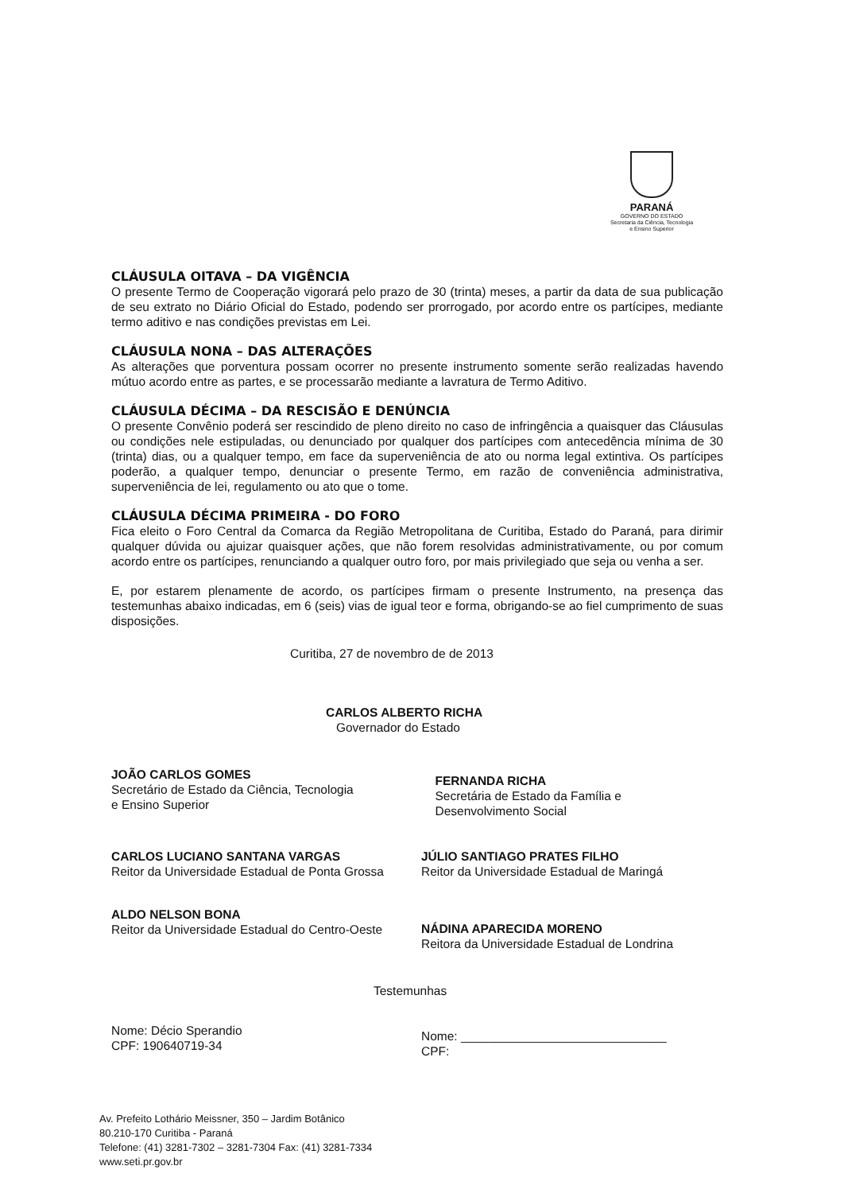PARANÁ
GOVERNO DO ESTADO
Secretaria da Ciência, Tecnologia
e Ensino Superior
CLÁUSULA OITAVA – DA VIGÊNCIA
O presente Termo de Cooperação vigorará pelo prazo de 30 (trinta) meses, a partir da data de sua publicação de seu extrato no Diário Oficial do Estado, podendo ser prorrogado, por acordo entre os partícipes, mediante termo aditivo e nas condições previstas em Lei.
CLÁUSULA NONA – DAS ALTERAÇÕES
As alterações que porventura possam ocorrer no presente instrumento somente serão realizadas havendo mútuo acordo entre as partes, e se processarão mediante a lavratura de Termo Aditivo.
CLÁUSULA DÉCIMA – DA RESCISÃO E DENÚNCIA
O presente Convênio poderá ser rescindido de pleno direito no caso de infringência a quaisquer das Cláusulas ou condições nele estipuladas, ou denunciado por qualquer dos partícipes com antecedência mínima de 30 (trinta) dias, ou a qualquer tempo, em face da superveniência de ato ou norma legal extintiva. Os partícipes poderão, a qualquer tempo, denunciar o presente Termo, em razão de conveniência administrativa, superveniência de lei, regulamento ou ato que o tome.
CLÁUSULA DÉCIMA PRIMEIRA - DO FORO
Fica eleito o Foro Central da Comarca da Região Metropolitana de Curitiba, Estado do Paraná, para dirimir qualquer dúvida ou ajuizar quaisquer ações, que não forem resolvidas administrativamente, ou por comum acordo entre os partícipes, renunciando a qualquer outro foro, por mais privilegiado que seja ou venha a ser.
E, por estarem plenamente de acordo, os partícipes firmam o presente Instrumento, na presença das testemunhas abaixo indicadas, em 6 (seis) vias de igual teor e forma, obrigando-se ao fiel cumprimento de suas disposições.
Curitiba, 27 de novembro de de 2013
CARLOS ALBERTO RICHA
Governador do Estado
JOÃO CARLOS GOMES
Secretário de Estado da Ciência, Tecnologia
e Ensino Superior
FERNANDA RICHA
Secretária de Estado da Família e
Desenvolvimento Social
CARLOS LUCIANO SANTANA VARGAS
Reitor da Universidade Estadual de Ponta Grossa
JÚLIO SANTIAGO PRATES FILHO
Reitor da Universidade Estadual de Maringá
ALDO NELSON BONA
Reitor da Universidade Estadual do Centro-Oeste
NÁDINA APARECIDA MORENO
Reitora da Universidade Estadual de Londrina
Nome: Décio Sperandio
CPF: 190640719-34
Testemunhas
Nome: ______________________________
CPF:
Av. Prefeito Lothário Meissner, 350 – Jardim Botânico
80.210-170 Curitiba - Paraná
Telefone: (41) 3281-7302 – 3281-7304 Fax: (41) 3281-7334
www.seti.pr.gov.br